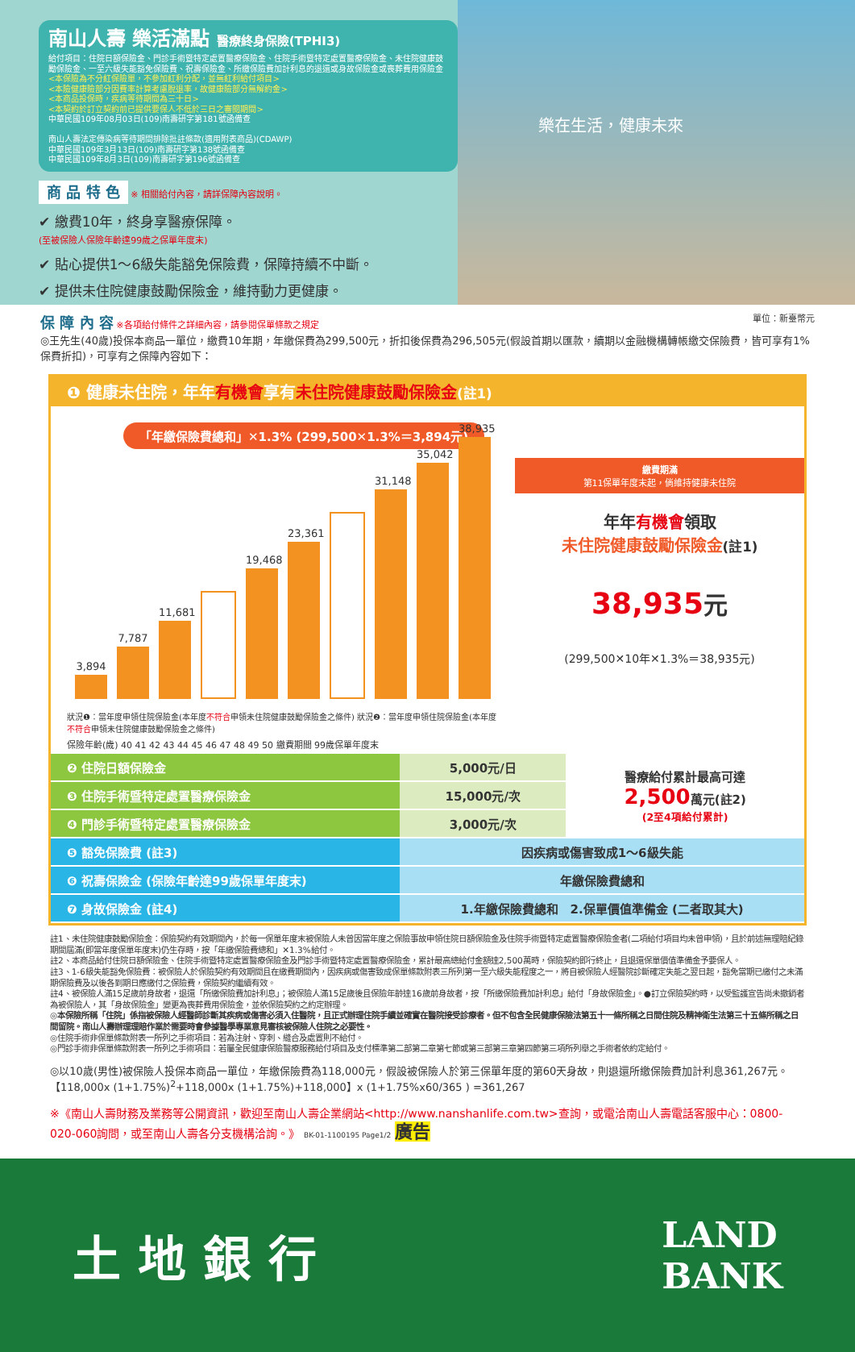南山人壽 樂活滿點 醫療終身保險(TPHI3)
給付項目：住院日額保險金、門診手術暨特定處置醫療保險金、住院手術暨特定處置醫療保險金、未住院健康鼓勵保險金、一至六級失能豁免保險費、祝壽保險金、所繳保險費加計利息的退還或身故保險金或喪葬費用保險金
<本保險為不分紅保險單，不參加紅利分配，並無紅利給付項目>
<本險健康險部分因費率計算考慮脫退率，故健康險部分無解約金>
<本商品投保時，疾病等待期間為三十日>
<本契約於訂立契約前已提供要保人不低於三日之審閱期間>
中華民國109年08月03日(109)南壽研字第181號函備查
南山人壽法定傳染病等待期間排除批註條款(適用附表商品)(CDAWP)
中華民國109年3月13日(109)南壽研字第138號函備查
中華民國109年8月3日(109)南壽研字第196號函備查
商 品 特 色 ※ 相關給付內容，請詳保障內容說明。
✔ 繳費10年，終身享醫療保障。
(至被保險人保險年齡達99歲之保單年度末)
✔ 貼心提供1～6級失能豁免保險費，保障持續不中斷。
✔ 提供未住院健康鼓勵保險金，維持動力更健康。
樂在生活，健康未來
保 障 內 容 ※各項給付條件之詳細內容，請參閱保單條款之規定 單位：新臺幣元
◎王先生(40歲)投保本商品一單位，繳費10年期，年繳保費為299,500元，折扣後保費為296,505元(假設首期以匯款，續期以金融機構轉帳繳交保險費，皆可享有1%保費折扣)，可享有之保障內容如下：
❶ 健康未住院，年年有機會享有未住院健康鼓勵保險金(註1)
「年繳保險費總和」✕1.3% (299,500✕1.3%＝3,894元)
3,894
7,787
11,681
19,468
23,361
31,148
35,042
38,935
狀況❶：當年度申領住院保險金(本年度不符合申領未住院健康鼓勵保險金之條件) 狀況❷：當年度申領住院保險金(本年度不符合申領未住院健康鼓勵保險金之條件)
保險年齡(歲) 40 41 42 43 44 45 46 47 48 49 50 繳費期間 99歲保單年度末
繳費期滿
第11保單年度末起，倘維持健康未住院
年年有機會領取
未住院健康鼓勵保險金(註1)
38,935元
(299,500✕10年✕1.3%＝38,935元)
| ❷ 住院日額保險金 | 5,000元/日 | 醫療給付累計最高可達 2,500 萬元(註2) (2至4項給付累計) |
| ❸ 住院手術暨特定處置醫療保險金 | 15,000元/次 | |
| ❹ 門診手術暨特定處置醫療保險金 | 3,000元/次 | |
| ❺ 豁免保險費 (註3) | 因疾病或傷害致成1～6級失能 | |
| ❻ 祝壽保險金 (保險年齡達99歲保單年度末) | 年繳保險費總和 | |
| ❼ 身故保險金 (註4) | 1.年繳保險費總和 2.保單價值準備金 (二者取其大) | |
註1、未住院健康鼓勵保險金：保險契約有效期間內，於每一保單年度末被保險人未曾因當年度之保險事故申領住院日額保險金及住院手術暨特定處置醫療保險金者(二項給付項目均未曾申領)，且於前述無理賠紀錄期間屆滿(即當年度保單年度末)仍生存時，按「年繳保險費總和」✕1.3%給付。
註2、本商品給付住院日額保險金、住院手術暨特定處置醫療保險金及門診手術暨特定處置醫療保險金，累計最高總給付金額達2,500萬時，保險契約即行終止，且退還保單價值準備金予要保人。
註3、1-6級失能豁免保險費：被保險人於保險契約有效期間且在繳費期間內，因疾病或傷害致成保單條款附表三所列第一至六級失能程度之一，將自被保險人經醫院診斷確定失能之翌日起，豁免當期已繳付之未滿期保險費及以後各到期日應繳付之保險費，保險契約繼續有效。
註4、被保險人滿15足歲前身故者，退還「所繳保險費加計利息」；被保險人滿15足歲後且保險年齡達16歲前身故者，按「所繳保險費加計利息」給付「身故保險金」。●訂立保險契約時，以受監護宣告尚未撤銷者為被保險人，其「身故保險金」變更為喪葬費用保險金，並依保險契約之約定辦理。
◎本保險所稱「住院」係指被保險人經醫師診斷其疾病或傷害必須入住醫院，且正式辦理住院手續並確實在醫院接受診療者。但不包含全民健康保險法第五十一條所稱之日間住院及精神衛生法第三十五條所稱之日間留院。南山人壽辦理理賠作業於需要時會參據醫學專業意見審核被保險人住院之必要性。
◎住院手術非保單條款附表一所列之手術項目：若為注射、穿刺、縫合及處置則不給付。
◎門診手術非保單條款附表一所列之手術項目：若屬全民健康保險醫療服務給付項目及支付標準第二部第二章第七節或第三部第三章第四節第三項所列舉之手術者依約定給付。
◎以10歲(男性)被保險人投保本商品一單位，年繳保險費為118,000元，假設被保險人於第三保單年度的第60天身故，則退還所繳保險費加計利息361,267元。【118,000x (1+1.75%)<sup>2</sup>+118,000x (1+1.75%)+118,000】x (1+1.75%x60/365 ) =361,267
※《南山人壽財務及業務等公開資訊，歡迎至南山人壽企業網站<http://www.nanshanlife.com.tw>查詢，或電洽南山人壽電話客服中心：0800-020-060詢問，或至南山人壽各分支機構洽詢。》 BK-01-1100195 Page1/2 廣告
土 地 銀 行 LAND
BANK